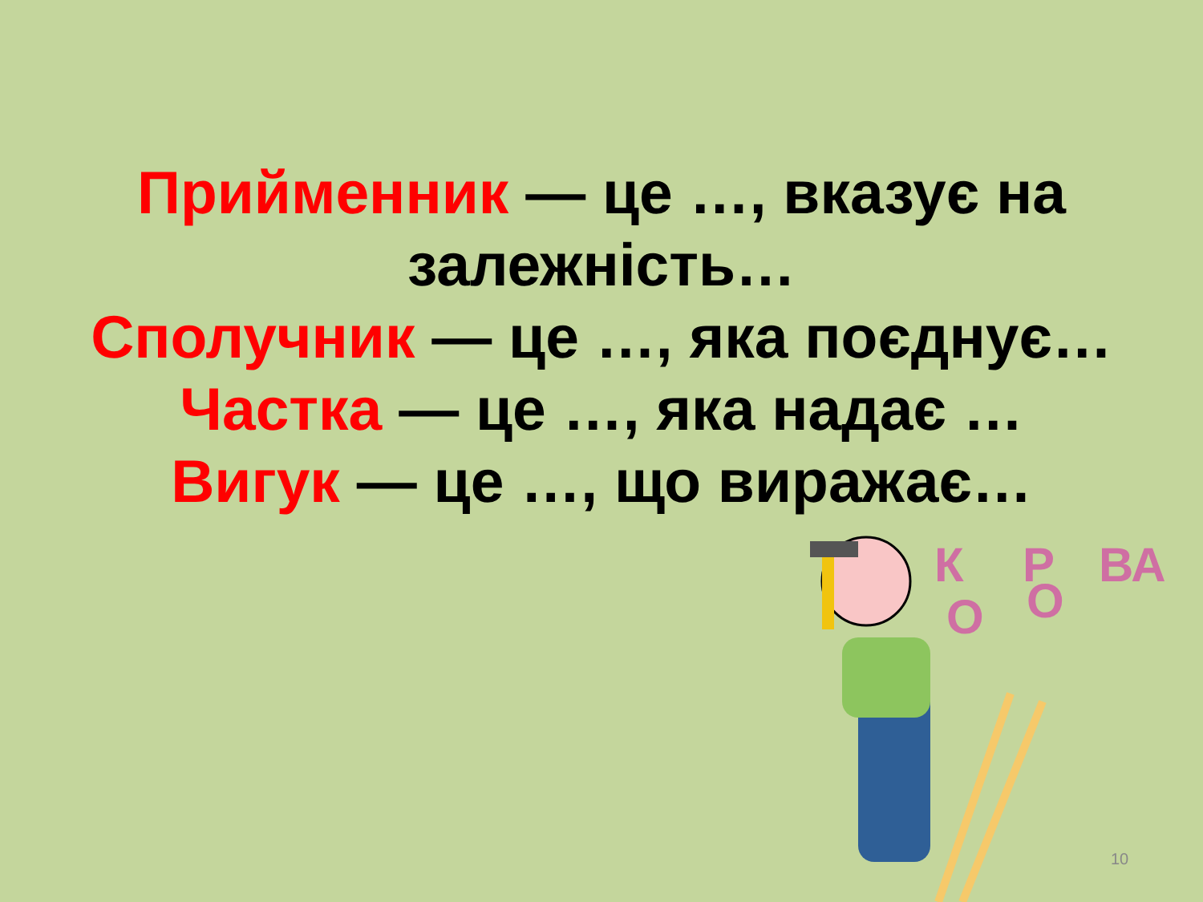Прийменник — це …, вказує на залежність…
Сполучник — це …, яка поєднує…
Частка — це …, яка надає …
Вигук — це …, що виражає…
К
Р
ВА
О
О
10